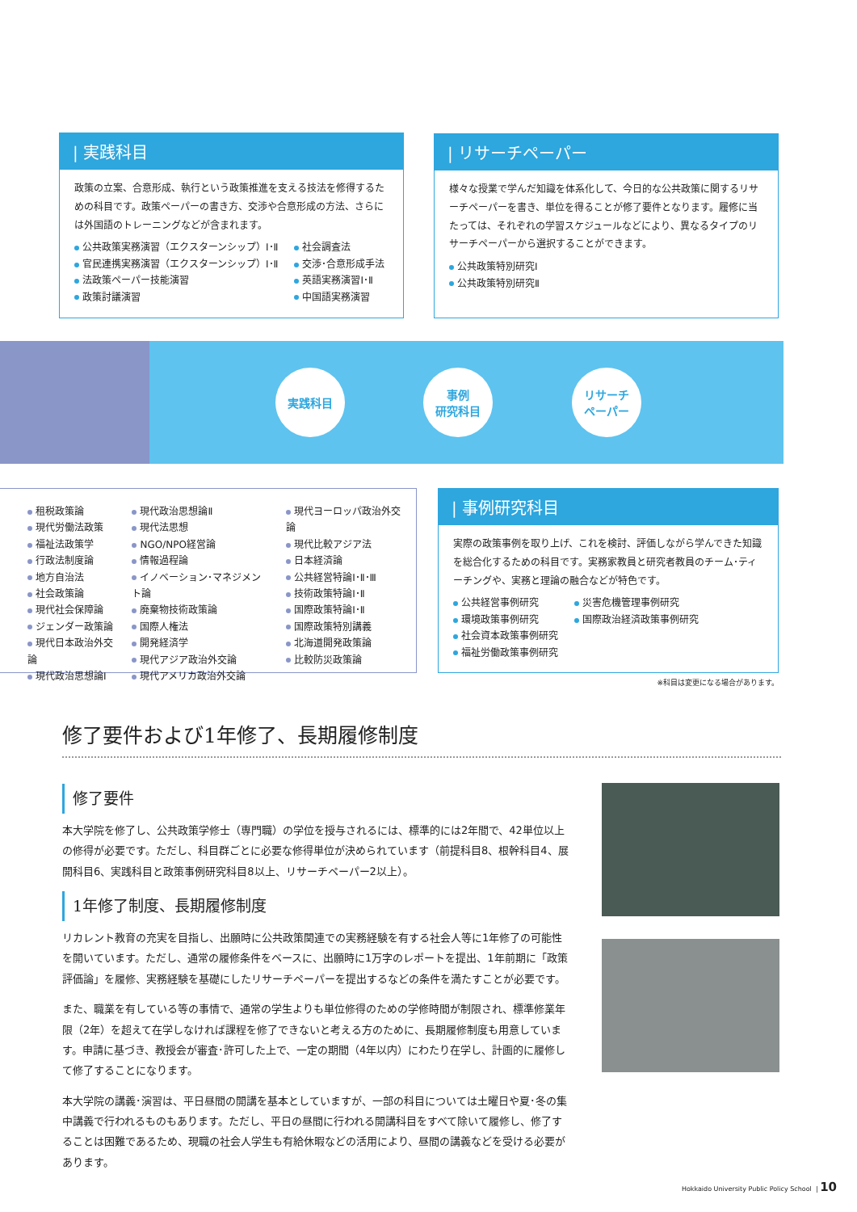| 実践科目
政策の立案、合意形成、執行という政策推進を支える技法を修得するための科目です。政策ペーパーの書き方、交渉や合意形成の方法、さらには外国語のトレーニングなどが含まれます。
公共政策実務演習（エクスターンシップ）Ⅰ･Ⅱ
官民連携実務演習（エクスターンシップ）Ⅰ･Ⅱ
法政策ペーパー技能演習
政策討議演習
社会調査法
交渉･合意形成手法
英語実務演習Ⅰ･Ⅱ
中国語実務演習
| リサーチペーパー
様々な授業で学んだ知識を体系化して、今日的な公共政策に関するリサーチペーパーを書き、単位を得ることが修了要件となります。履修に当たっては、それぞれの学習スケジュールなどにより、異なるタイプのリサーチペーパーから選択することができます。
公共政策特別研究Ⅰ
公共政策特別研究Ⅱ
実践科目
事例
研究科目
リサーチ
ペーパー
租税政策論
現代労働法政策
福祉法政策学
行政法制度論
地方自治法
社会政策論
現代社会保障論
ジェンダー政策論
現代日本政治外交論
現代政治思想論Ⅰ
現代政治思想論Ⅱ
現代法思想
NGO/NPO経営論
情報過程論
イノベーション･マネジメント論
廃棄物技術政策論
国際人権法
開発経済学
現代アジア政治外交論
現代アメリカ政治外交論
現代ヨーロッパ政治外交論
現代比較アジア法
日本経済論
公共経営特論Ⅰ･Ⅱ･Ⅲ
技術政策特論Ⅰ･Ⅱ
国際政策特論Ⅰ･Ⅱ
国際政策特別講義
北海道開発政策論
比較防災政策論
| 事例研究科目
実際の政策事例を取り上げ、これを検討、評価しながら学んできた知識を総合化するための科目です。実務家教員と研究者教員のチーム･ティーチングや、実務と理論の融合などが特色です。
公共経営事例研究
環境政策事例研究
社会資本政策事例研究
福祉労働政策事例研究
災害危機管理事例研究
国際政治経済政策事例研究
※科目は変更になる場合があります。
修了要件および1年修了、長期履修制度
修了要件
本大学院を修了し、公共政策学修士（専門職）の学位を授与されるには、標準的には2年間で、42単位以上の修得が必要です。ただし、科目群ごとに必要な修得単位が決められています（前提科目8、根幹科目4、展開科目6、実践科目と政策事例研究科目8以上、リサーチペーパー2以上）。
1年修了制度、長期履修制度
リカレント教育の充実を目指し、出願時に公共政策関連での実務経験を有する社会人等に1年修了の可能性を開いています。ただし、通常の履修条件をベースに、出願時に1万字のレポートを提出、1年前期に「政策評価論」を履修、実務経験を基礎にしたリサーチペーパーを提出するなどの条件を満たすことが必要です。
また、職業を有している等の事情で、通常の学生よりも単位修得のための学修時間が制限され、標準修業年限（2年）を超えて在学しなければ課程を修了できないと考える方のために、長期履修制度も用意しています。申請に基づき、教授会が審査･許可した上で、一定の期間（4年以内）にわたり在学し、計画的に履修して修了することになります。
本大学院の講義･演習は、平日昼間の開講を基本としていますが、一部の科目については土曜日や夏･冬の集中講義で行われるものもあります。ただし、平日の昼間に行われる開講科目をすべて除いて履修し、修了することは困難であるため、現職の社会人学生も有給休暇などの活用により、昼間の講義などを受ける必要があります。
Hokkaido University Public Policy School | 10